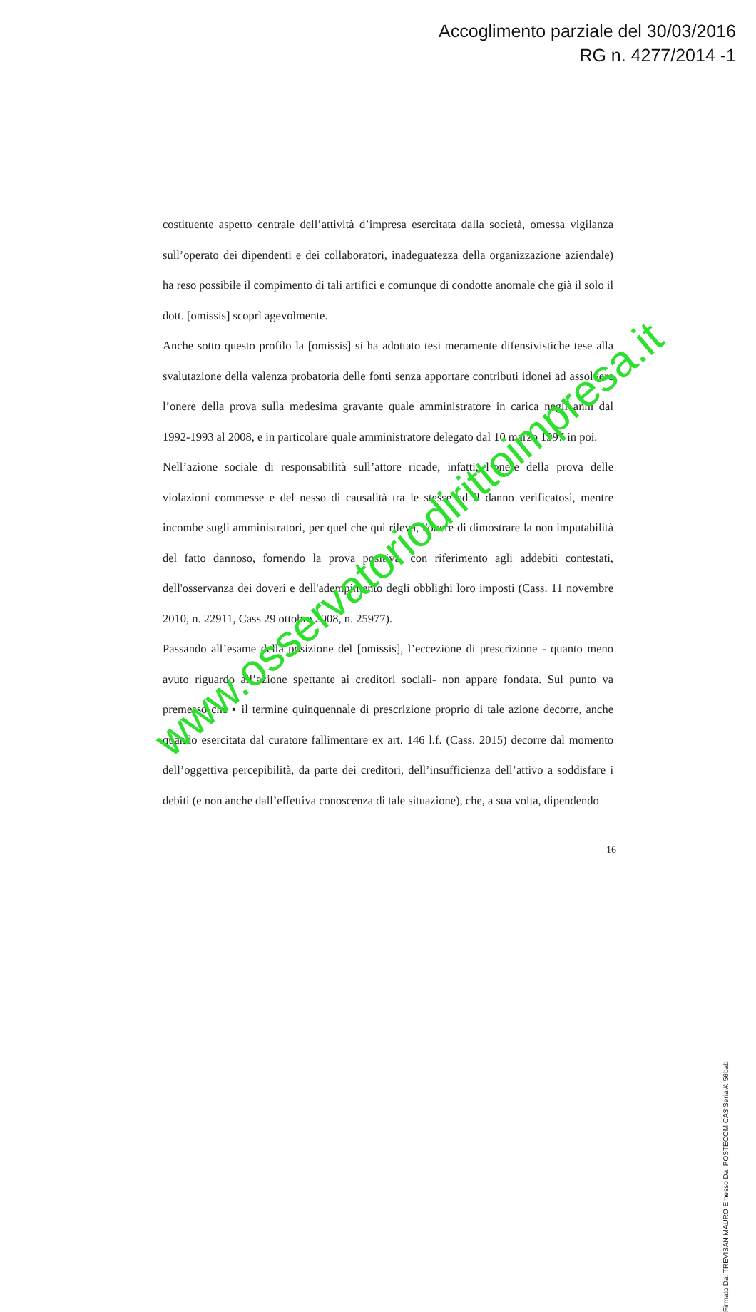Accoglimento parziale del 30/03/2016
RG n. 4277/2014 -1
costituente aspetto centrale dell’attività d’impresa esercitata dalla società, omessa vigilanza sull’operato dei dipendenti e dei collaboratori, inadeguatezza della organizzazione aziendale) ha reso possibile il compimento di tali artifici e comunque di condotte anomale che già il solo il dott. [omissis] scoprì agevolmente.
Anche sotto questo profilo la [omissis] si ha adottato tesi meramente difensivistiche tese alla svalutazione della valenza probatoria delle fonti senza apportare contributi idonei ad assolvere l’onere della prova sulla medesima gravante quale amministratore in carica negli anni dal 1992-1993 al 2008, e in particolare quale amministratore delegato dal 10 marzo 1997 in poi.
Nell’azione sociale di responsabilità sull’attore ricade, infatti, l’onere della prova delle violazioni commesse e del nesso di causalità tra le stesse ed il danno verificatosi, mentre incombe sugli amministratori, per quel che qui rileva, l'onere di dimostrare la non imputabilità del fatto dannoso, fornendo la prova positiva, con riferimento agli addebiti contestati, dell'osservanza dei doveri e dell'adempimento degli obblighi loro imposti (Cass. 11 novembre 2010, n. 22911, Cass 29 ottobre 2008, n. 25977).
Passando all’esame della posizione del [omissis], l’eccezione di prescrizione - quanto meno avuto riguardo all’azione spettante ai creditori sociali- non appare fondata. Sul punto va premesso che ▪ il termine quinquennale di prescrizione proprio di tale azione decorre, anche quando esercitata dal curatore fallimentare ex art. 146 l.f. (Cass. 2015) decorre dal momento dell’oggettiva percepibilità, da parte dei creditori, dell’insufficienza dell’attivo a soddisfare i debiti (e non anche dall’effettiva conoscenza di tale situazione), che, a sua volta, dipendendo
16
www.osservatoriodirittoimpresa.it
Firmato Da: TREVISAN MAURO Emesso Da: POSTECOM CA3 Serial#: 56bab